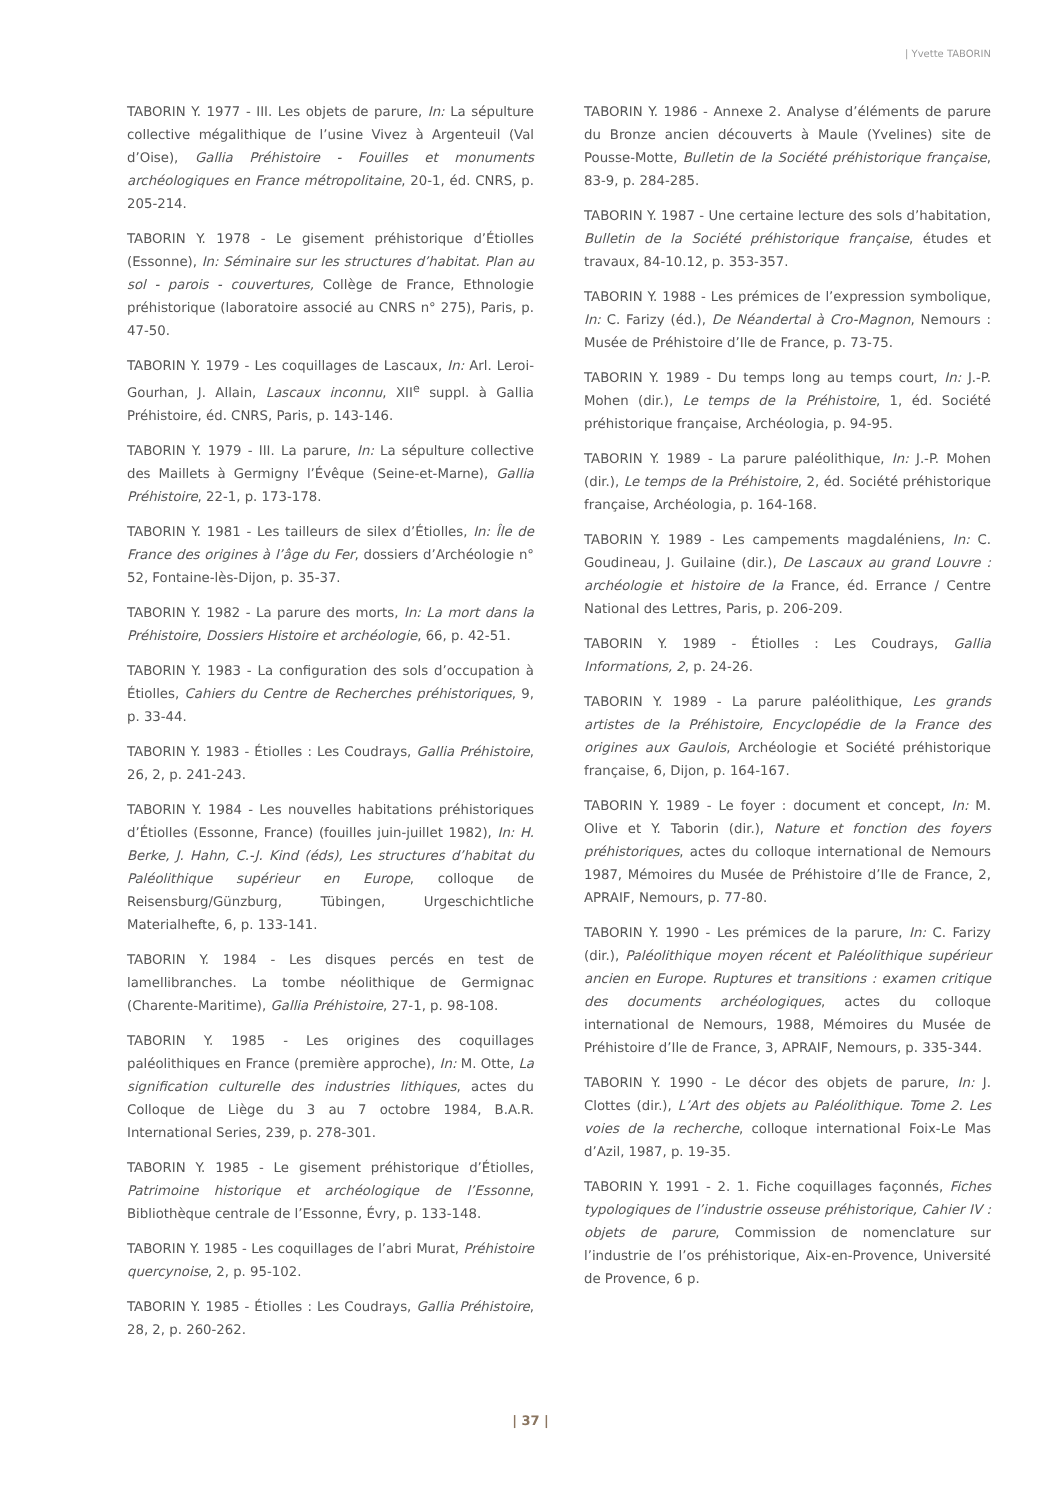| Yvette TABORIN
TABORIN Y. 1977 - III. Les objets de parure, In: La sépulture collective mégalithique de l’usine Vivez à Argenteuil (Val d’Oise), Gallia Préhistoire - Fouilles et monuments archéologiques en France métropolitaine, 20-1, éd. CNRS, p. 205-214.
TABORIN Y. 1978 - Le gisement préhistorique d’Étiolles (Essonne), In: Séminaire sur les structures d’habitat. Plan au sol - parois - couvertures, Collège de France, Ethnologie préhistorique (laboratoire associé au CNRS n° 275), Paris, p. 47-50.
TABORIN Y. 1979 - Les coquillages de Lascaux, In: Arl. Leroi-Gourhan, J. Allain, Lascaux inconnu, XII<sup>e</sup> suppl. à Gallia Préhistoire, éd. CNRS, Paris, p. 143-146.
TABORIN Y. 1979 - III. La parure, In: La sépulture collective des Maillets à Germigny l’Évêque (Seine-et-Marne), Gallia Préhistoire, 22-1, p. 173-178.
TABORIN Y. 1981 - Les tailleurs de silex d’Étiolles, In: Île de France des origines à l’âge du Fer, dossiers d’Archéologie n° 52, Fontaine-lès-Dijon, p. 35-37.
TABORIN Y. 1982 - La parure des morts, In: La mort dans la Préhistoire, Dossiers Histoire et archéologie, 66, p. 42-51.
TABORIN Y. 1983 - La configuration des sols d’occupation à Étiolles, Cahiers du Centre de Recherches préhistoriques, 9, p. 33-44.
TABORIN Y. 1983 - Étiolles : Les Coudrays, Gallia Préhistoire, 26, 2, p. 241-243.
TABORIN Y. 1984 - Les nouvelles habitations préhistoriques d’Étiolles (Essonne, France) (fouilles juin-juillet 1982), In: H. Berke, J. Hahn, C.-J. Kind (éds), Les structures d’habitat du Paléolithique supérieur en Europe, colloque de Reisensburg/Günzburg, Tübingen, Urgeschichtliche Materialhefte, 6, p. 133-141.
TABORIN Y. 1984 - Les disques percés en test de lamellibranches. La tombe néolithique de Germignac (Charente-Maritime), Gallia Préhistoire, 27-1, p. 98-108.
TABORIN Y. 1985 - Les origines des coquillages paléolithiques en France (première approche), In: M. Otte, La signification culturelle des industries lithiques, actes du Colloque de Liège du 3 au 7 octobre 1984, B.A.R. International Series, 239, p. 278-301.
TABORIN Y. 1985 - Le gisement préhistorique d’Étiolles, Patrimoine historique et archéologique de l’Essonne, Bibliothèque centrale de l’Essonne, Évry, p. 133-148.
TABORIN Y. 1985 - Les coquillages de l’abri Murat, Préhistoire quercynoise, 2, p. 95-102.
TABORIN Y. 1985 - Étiolles : Les Coudrays, Gallia Préhistoire, 28, 2, p. 260-262.
TABORIN Y. 1986 - Annexe 2. Analyse d’éléments de parure du Bronze ancien découverts à Maule (Yvelines) site de Pousse-Motte, Bulletin de la Société préhistorique française, 83-9, p. 284-285.
TABORIN Y. 1987 - Une certaine lecture des sols d’habitation, Bulletin de la Société préhistorique française, études et travaux, 84-10.12, p. 353-357.
TABORIN Y. 1988 - Les prémices de l’expression symbolique, In: C. Farizy (éd.), De Néandertal à Cro-Magnon, Nemours : Musée de Préhistoire d’Ile de France, p. 73-75.
TABORIN Y. 1989 - Du temps long au temps court, In: J.-P. Mohen (dir.), Le temps de la Préhistoire, 1, éd. Société préhistorique française, Archéologia, p. 94-95.
TABORIN Y. 1989 - La parure paléolithique, In: J.-P. Mohen (dir.), Le temps de la Préhistoire, 2, éd. Société préhistorique française, Archéologia, p. 164-168.
TABORIN Y. 1989 - Les campements magdaléniens, In: C. Goudineau, J. Guilaine (dir.), De Lascaux au grand Louvre : archéologie et histoire de la France, éd. Errance / Centre National des Lettres, Paris, p. 206-209.
TABORIN Y. 1989 - Étiolles : Les Coudrays, Gallia Informations, 2, p. 24-26.
TABORIN Y. 1989 - La parure paléolithique, Les grands artistes de la Préhistoire, Encyclopédie de la France des origines aux Gaulois, Archéologie et Société préhistorique française, 6, Dijon, p. 164-167.
TABORIN Y. 1989 - Le foyer : document et concept, In: M. Olive et Y. Taborin (dir.), Nature et fonction des foyers préhistoriques, actes du colloque international de Nemours 1987, Mémoires du Musée de Préhistoire d’Ile de France, 2, APRAIF, Nemours, p. 77-80.
TABORIN Y. 1990 - Les prémices de la parure, In: C. Farizy (dir.), Paléolithique moyen récent et Paléolithique supérieur ancien en Europe. Ruptures et transitions : examen critique des documents archéologiques, actes du colloque international de Nemours, 1988, Mémoires du Musée de Préhistoire d’Ile de France, 3, APRAIF, Nemours, p. 335-344.
TABORIN Y. 1990 - Le décor des objets de parure, In: J. Clottes (dir.), L’Art des objets au Paléolithique. Tome 2. Les voies de la recherche, colloque international Foix-Le Mas d’Azil, 1987, p. 19-35.
TABORIN Y. 1991 - 2. 1. Fiche coquillages façonnés, Fiches typologiques de l’industrie osseuse préhistorique, Cahier IV : objets de parure, Commission de nomenclature sur l’industrie de l’os préhistorique, Aix-en-Provence, Université de Provence, 6 p.
| 37 |